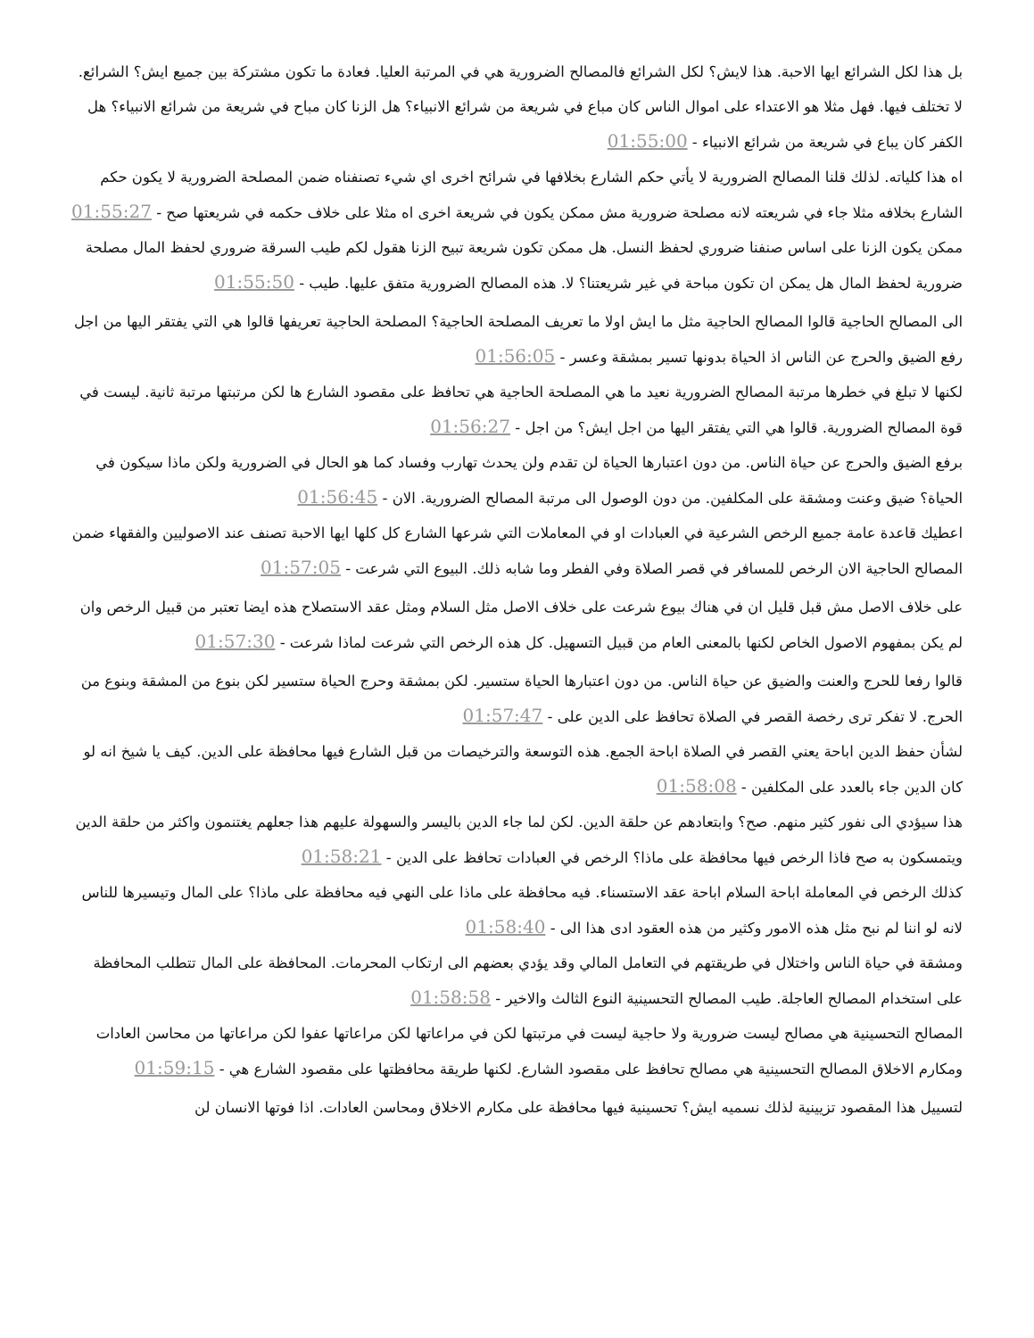بل هذا لكل الشرائع ايها الاحبة. هذا لايش؟ لكل الشرائع فالمصالح الضرورية هي في المرتبة العليا. فعادة ما تكون مشتركة بين جميع ايش؟ الشرائع. لا تختلف فيها. فهل مثلا هو الاعتداء على اموال الناس كان مباع في شريعة من شرائع الانبياء؟ هل الزنا كان مباح في شريعة من شرائع الانبياء؟ هل الكفر كان يباع في شريعة من شرائع الانبياء - 01:55:00
اه هذا كلياته. لذلك قلنا المصالح الضرورية لا يأتي حكم الشارع بخلافها في شرائح اخرى اي شيء تصنفناه ضمن المصلحة الضرورية لا يكون حكم الشارع بخلافه مثلا جاء في شريعته لانه مصلحة ضرورية مش ممكن يكون في شريعة اخرى اه مثلا على خلاف حكمه في شريعتها صح - 01:55:27
ممكن يكون الزنا على اساس صنفنا ضروري لحفظ النسل. هل ممكن تكون شريعة تبيح الزنا هقول لكم طيب السرقة ضروري لحفظ المال مصلحة ضرورية لحفظ المال هل يمكن ان تكون مباحة في غير شريعتنا؟ لا. هذه المصالح الضرورية متفق عليها. طيب - 01:55:50
الى المصالح الحاجية قالوا المصالح الحاجية مثل ما ايش اولا ما تعريف المصلحة الحاجية؟ المصلحة الحاجية تعريفها قالوا هي التي يفتقر اليها من اجل رفع الضيق والحرج عن الناس اذ الحياة بدونها تسير بمشقة وعسر - 01:56:05
لكنها لا تبلغ في خطرها مرتبة المصالح الضرورية نعيد ما هي المصلحة الحاجية هي تحافظ على مقصود الشارع ها لكن مرتبتها مرتبة ثانية. ليست في قوة المصالح الضرورية. قالوا هي التي يفتقر اليها من اجل ايش؟ من اجل - 01:56:27
برفع الضيق والحرج عن حياة الناس. من دون اعتبارها الحياة لن تقدم ولن يحدث تهارب وفساد كما هو الحال في الضرورية ولكن ماذا سيكون في الحياة؟ ضيق وعنت ومشقة على المكلفين. من دون الوصول الى مرتبة المصالح الضرورية. الان - 01:56:45
اعطيك قاعدة عامة جميع الرخص الشرعية في العبادات او في المعاملات التي شرعها الشارع كل كلها ايها الاحبة تصنف عند الاصوليين والفقهاء ضمن المصالح الحاجية الان الرخص للمسافر في قصر الصلاة وفي الفطر وما شابه ذلك. البيوع التي شرعت - 01:57:05
على خلاف الاصل مش قبل قليل ان في هناك بيوع شرعت على خلاف الاصل مثل السلام ومثل عقد الاستصلاح هذه ايضا تعتبر من قبيل الرخص وان لم يكن بمفهوم الاصول الخاص لكنها بالمعنى العام من قبيل التسهيل. كل هذه الرخص التي شرعت لماذا شرعت - 01:57:30
قالوا رفعا للحرج والعنت والضيق عن حياة الناس. من دون اعتبارها الحياة ستسير. لكن بمشقة وحرج الحياة ستسير لكن بنوع من المشقة وبنوع من الحرج. لا تفكر ترى رخصة القصر في الصلاة تحافظ على الدين على - 01:57:47
لشأن حفظ الدين اباحة يعني القصر في الصلاة اباحة الجمع. هذه التوسعة والترخيصات من قبل الشارع فيها محافظة على الدين. كيف يا شيخ انه لو كان الدين جاء بالعدد على المكلفين - 01:58:08
هذا سيؤدي الى نفور كثير منهم. صح؟ وابتعادهم عن حلقة الدين. لكن لما جاء الدين باليسر والسهولة عليهم هذا جعلهم يغتنمون واكثر من حلقة الدين ويتمسكون به صح فاذا الرخص فيها محافظة على ماذا؟ الرخص في العبادات تحافظ على الدين - 01:58:21
كذلك الرخص في المعاملة اباحة السلام اباحة عقد الاستسناء. فيه محافظة على ماذا على النهي فيه محافظة على ماذا؟ على المال وتيسيرها للناس لانه لو اننا لم نبح مثل هذه الامور وكثير من هذه العقود ادى هذا الى - 01:58:40
ومشقة في حياة الناس واختلال في طريقتهم في التعامل المالي وقد يؤدي بعضهم الى ارتكاب المحرمات. المحافظة على المال تتطلب المحافظة على استخدام المصالح العاجلة. طيب المصالح التحسينية النوع الثالث والاخير - 01:58:58
المصالح التحسينية هي مصالح ليست ضرورية ولا حاجية ليست في مرتبتها لكن في مراعاتها لكن مراعاتها عفوا لكن مراعاتها من محاسن العادات ومكارم الاخلاق المصالح التحسينية هي مصالح تحافظ على مقصود الشارع. لكنها طريقة محافظتها على مقصود الشارع هي - 01:59:15
لتسييل هذا المقصود تزيينية لذلك نسميه ايش؟ تحسينية فيها محافظة على مكارم الاخلاق ومحاسن العادات. اذا فوتها الانسان لن